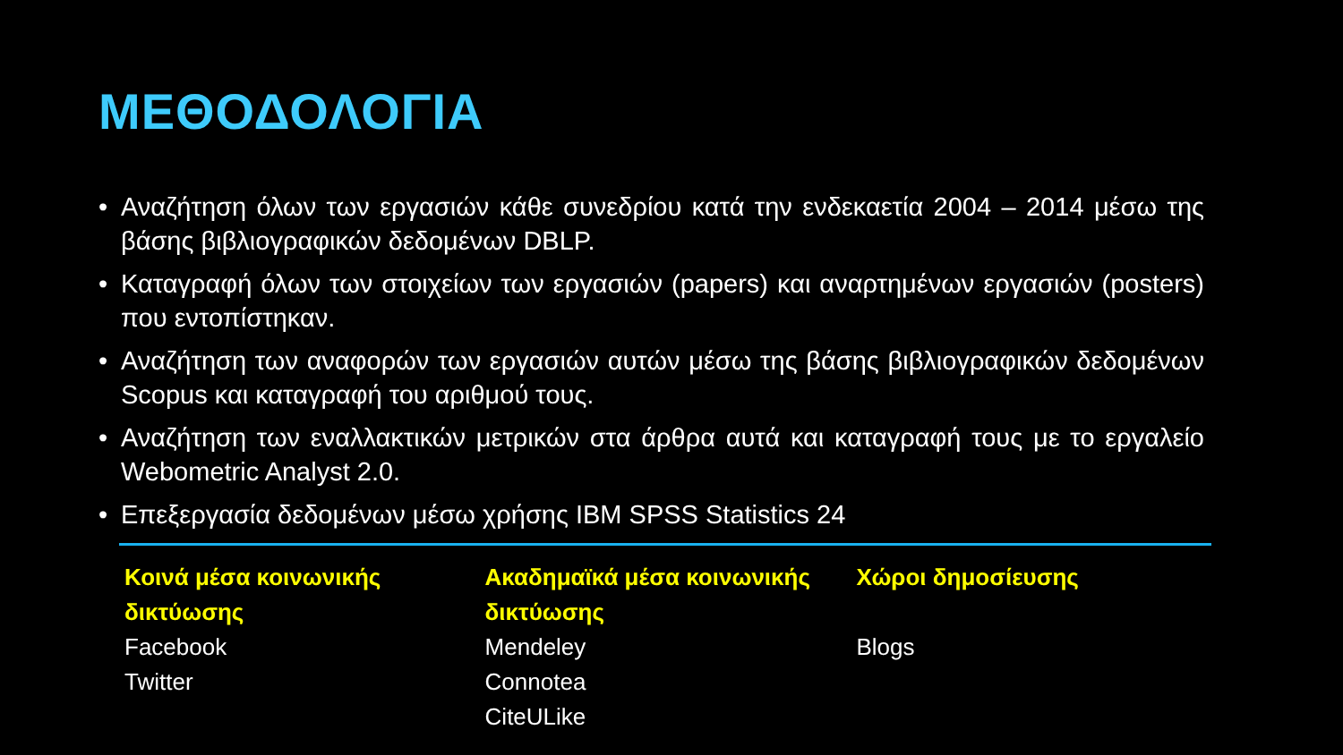ΜΕΘΟΔΟΛΟΓΙΑ
• Αναζήτηση όλων των εργασιών κάθε συνεδρίου κατά την ενδεκαετία 2004 – 2014 μέσω της βάσης βιβλιογραφικών δεδομένων DBLP.
• Καταγραφή όλων των στοιχείων των εργασιών (papers) και αναρτημένων εργασιών (posters) που εντοπίστηκαν.
• Αναζήτηση των αναφορών των εργασιών αυτών μέσω της βάσης βιβλιογραφικών δεδομένων Scopus και καταγραφή του αριθμού τους.
• Αναζήτηση των εναλλακτικών μετρικών στα άρθρα αυτά και καταγραφή τους με το εργαλείο Webometric Analyst 2.0.
• Επεξεργασία δεδομένων μέσω χρήσης IBM SPSS Statistics 24
| Κοινά μέσα κοινωνικής δικτύωσης | Ακαδημαϊκά μέσα κοινωνικής δικτύωσης | Χώροι δημοσίευσης |
| --- | --- | --- |
| Facebook | Mendeley | Blogs |
| Twitter | Connotea | |
| | CiteULike | |